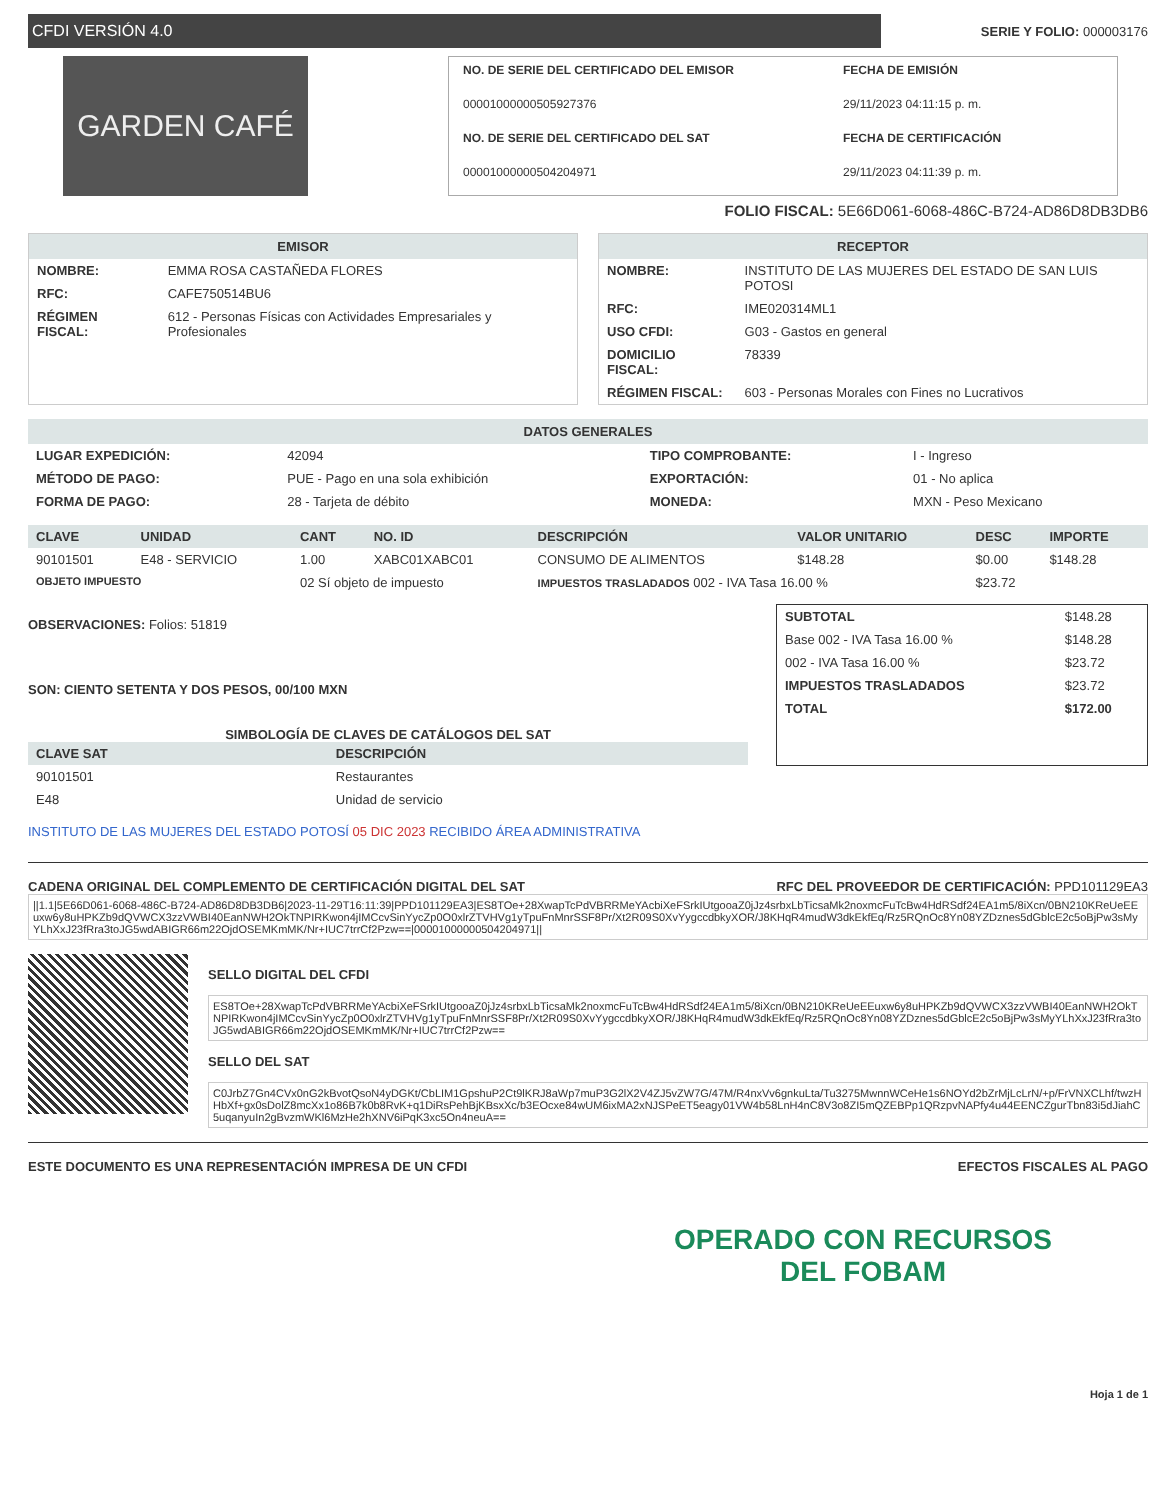CFDI VERSIÓN 4.0
SERIE Y FOLIO: 000003176
GARDEN CAFÉ
NO. DE SERIE DEL CERTIFICADO DEL EMISOR
FECHA DE EMISIÓN
00001000000505927376
29/11/2023 04:11:15 p. m.
NO. DE SERIE DEL CERTIFICADO DEL SAT
FECHA DE CERTIFICACIÓN
00001000000504204971
29/11/2023 04:11:39 p. m.
FOLIO FISCAL: 5E66D061-6068-486C-B724-AD86D8DB3DB6
EMISOR
| NOMBRE: | EMMA ROSA CASTAÑEDA FLORES |
| RFC: | CAFE750514BU6 |
| RÉGIMEN FISCAL: | 612 - Personas Físicas con Actividades Empresariales y Profesionales |
RECEPTOR
| NOMBRE: | INSTITUTO DE LAS MUJERES DEL ESTADO DE SAN LUIS POTOSI |
| RFC: | IME020314ML1 |
| USO CFDI: | G03 - Gastos en general |
| DOMICILIO FISCAL: | 78339 |
| RÉGIMEN FISCAL: | 603 - Personas Morales con Fines no Lucrativos |
DATOS GENERALES
| LUGAR EXPEDICIÓN: | 42094 | TIPO COMPROBANTE: | I - Ingreso |
| MÉTODO DE PAGO: | PUE - Pago en una sola exhibición | EXPORTACIÓN: | 01 - No aplica |
| FORMA DE PAGO: | 28 - Tarjeta de débito | MONEDA: | MXN - Peso Mexicano |
| CLAVE | UNIDAD | CANT | NO. ID | DESCRIPCIÓN | VALOR UNITARIO | DESC | IMPORTE |
| --- | --- | --- | --- | --- | --- | --- | --- |
| 90101501 | E48 - SERVICIO | 1.00 | XABC01XABC01 | CONSUMO DE ALIMENTOS | $148.28 | $0.00 | $148.28 |
| OBJETO IMPUESTO | | 02 Sí objeto de impuesto | | IMPUESTOS TRASLADADOS 002 - IVA Tasa 16.00 % | | $23.72 | |
OBSERVACIONES: Folios: 51819
SON: CIENTO SETENTA Y DOS PESOS, 00/100 MXN
SIMBOLOGÍA DE CLAVES DE CATÁLOGOS DEL SAT
| CLAVE SAT | DESCRIPCIÓN |
| --- | --- |
| 90101501 | Restaurantes |
| E48 | Unidad de servicio |
INSTITUTO DE LAS MUJERES DEL ESTADO POTOSÍ 05 DIC 2023 RECIBIDO ÁREA ADMINISTRATIVA
| SUBTOTAL | $148.28 |
| Base 002 - IVA Tasa 16.00 % | $148.28 |
| 002 - IVA Tasa 16.00 % | $23.72 |
| IMPUESTOS TRASLADADOS | $23.72 |
| TOTAL | $172.00 |
CADENA ORIGINAL DEL COMPLEMENTO DE CERTIFICACIÓN DIGITAL DEL SAT RFC DEL PROVEEDOR DE CERTIFICACIÓN: PPD101129EA3
||1.1|5E66D061-6068-486C-B724-AD86D8DB3DB6|2023-11-29T16:11:39|PPD101129EA3|ES8TOe+28XwapTcPdVBRRMeYAcbiXeFSrkIUtgooaZ0jJz4srbxLbTicsaMk2noxmcFuTcBw4HdRSdf24EA1m5/8iXcn/0BN210KReUeEEuxw6y8uHPKZb9dQVWCX3zzVWBI40EanNWH2OkTNPIRKwon4jIMCcvSinYycZp0O0xlrZTVHVg1yTpuFnMnrSSF8Pr/Xt2R09S0XvYygccdbkyXOR/J8KHqR4mudW3dkEkfEq/Rz5RQnOc8Yn08YZDznes5dGblcE2c5oBjPw3sMyYLhXxJ23fRra3toJG5wdABIGR66m22OjdOSEMKmMK/Nr+IUC7trrCf2Pzw==|00001000000504204971||
SELLO DIGITAL DEL CFDI
ES8TOe+28XwapTcPdVBRRMeYAcbiXeFSrkIUtgooaZ0jJz4srbxLbTicsaMk2noxmcFuTcBw4HdRSdf24EA1m5/8iXcn/0BN210KReUeEEuxw6y8uHPKZb9dQVWCX3zzVWBI40EanNWH2OkTNPIRKwon4jIMCcvSinYycZp0O0xlrZTVHVg1yTpuFnMnrSSF8Pr/Xt2R09S0XvYygccdbkyXOR/J8KHqR4mudW3dkEkfEq/Rz5RQnOc8Yn08YZDznes5dGblcE2c5oBjPw3sMyYLhXxJ23fRra3toJG5wdABIGR66m22OjdOSEMKmMK/Nr+IUC7trrCf2Pzw==
SELLO DEL SAT
C0JrbZ7Gn4CVx0nG2kBvotQsoN4yDGKt/CbLIM1GpshuP2Ct9lKRJ8aWp7muP3G2lX2V4ZJ5vZW7G/47M/R4nxVv6gnkuLta/Tu3275MwnnWCeHe1s6NOYd2bZrMjLcLrN/+p/FrVNXCLhf/twzHHbXf+gx0sDolZ8mcXx1o86B7k0b8RvK+q1DiRsPehBjKBsxXc/b3EOcxe84wUM6ixMA2xNJSPeET5eagy01VW4b58LnH4nC8V3o8ZI5mQZEBPp1QRzpvNAPfy4u44EENCZgurTbn83i5dJiahC5uqanyuIn2gBvzmWKl6MzHe2hXNV6iPqK3xc5On4neuA==
ESTE DOCUMENTO ES UNA REPRESENTACIÓN IMPRESA DE UN CFDI EFECTOS FISCALES AL PAGO
OPERADO CON RECURSOS
DEL FOBAM
Hoja 1 de 1